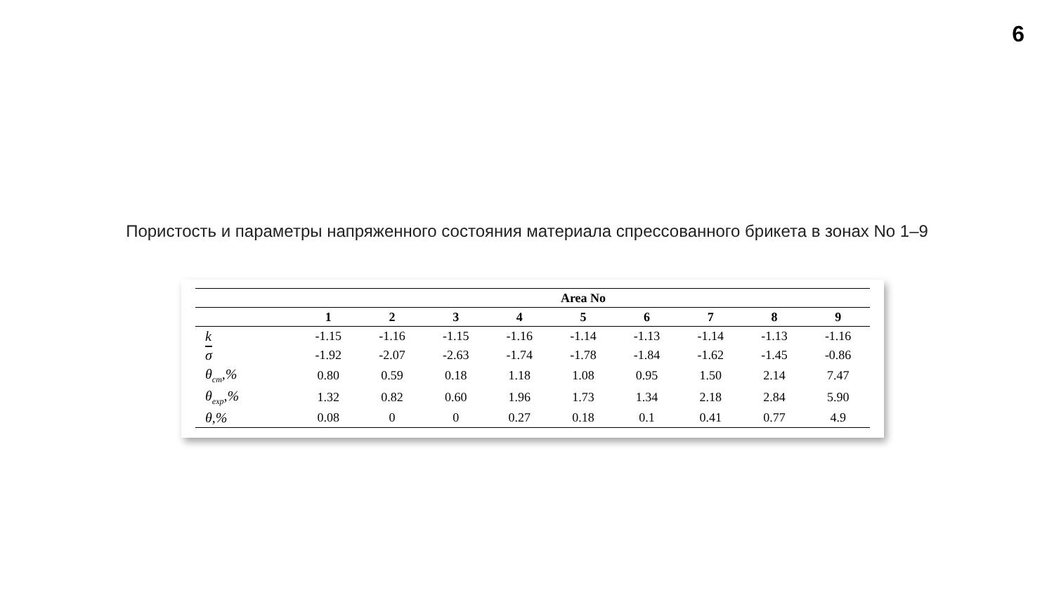6
Пористость и параметры напряженного состояния материала спрессованного брикета в зонах No 1–9
| | Area No | | | | | | | | |
| --- | --- | --- | --- | --- | --- | --- | --- | --- | --- |
| | 1 | 2 | 3 | 4 | 5 | 6 | 7 | 8 | 9 |
| k | -1.15 | -1.16 | -1.15 | -1.16 | -1.14 | -1.13 | -1.14 | -1.13 | -1.16 |
| σ | -1.92 | -2.07 | -2.63 | -1.74 | -1.78 | -1.84 | -1.62 | -1.45 | -0.86 |
| θ<sub>cm</sub>,% | 0.80 | 0.59 | 0.18 | 1.18 | 1.08 | 0.95 | 1.50 | 2.14 | 7.47 |
| θ<sub>exp</sub>,% | 1.32 | 0.82 | 0.60 | 1.96 | 1.73 | 1.34 | 2.18 | 2.84 | 5.90 |
| θ,% | 0.08 | 0 | 0 | 0.27 | 0.18 | 0.1 | 0.41 | 0.77 | 4.9 |